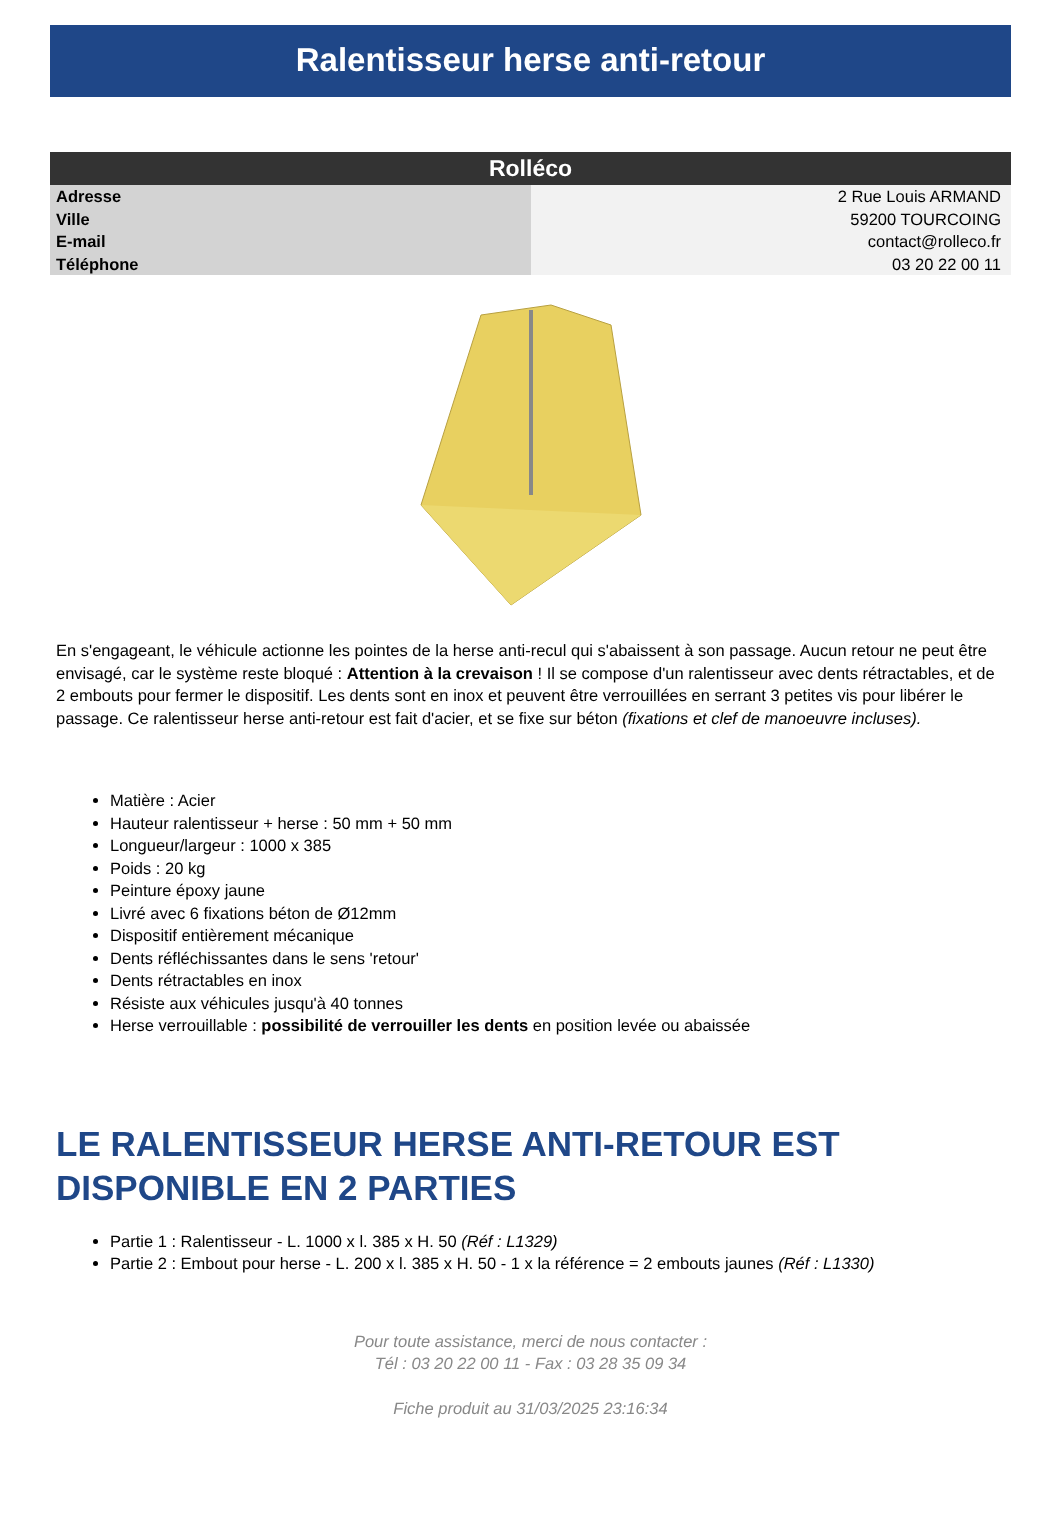Ralentisseur herse anti-retour
| Rolléco | |
| --- | --- |
| Adresse | 2 Rue Louis ARMAND |
| Ville | 59200 TOURCOING |
| E-mail | contact@rolleco.fr |
| Téléphone | 03 20 22 00 11 |
En s'engageant, le véhicule actionne les pointes de la herse anti-recul qui s'abaissent à son passage. Aucun retour ne peut être envisagé, car le système reste bloqué : Attention à la crevaison ! Il se compose d'un ralentisseur avec dents rétractables, et de 2 embouts pour fermer le dispositif. Les dents sont en inox et peuvent être verrouillées en serrant 3 petites vis pour libérer le passage. Ce ralentisseur herse anti-retour est fait d'acier, et se fixe sur béton (fixations et clef de manoeuvre incluses).
Matière : Acier
Hauteur ralentisseur + herse : 50 mm + 50 mm
Longueur/largeur : 1000 x 385
Poids : 20 kg
Peinture époxy jaune
Livré avec 6 fixations béton de Ø12mm
Dispositif entièrement mécanique
Dents réfléchissantes dans le sens 'retour'
Dents rétractables en inox
Résiste aux véhicules jusqu'à 40 tonnes
Herse verrouillable : possibilité de verrouiller les dents en position levée ou abaissée
LE RALENTISSEUR HERSE ANTI-RETOUR EST DISPONIBLE EN 2 PARTIES
Partie 1 : Ralentisseur - L. 1000 x l. 385 x H. 50 (Réf : L1329)
Partie 2 : Embout pour herse - L. 200 x l. 385 x H. 50 - 1 x la référence = 2 embouts jaunes (Réf : L1330)
Pour toute assistance, merci de nous contacter :
Tél : 03 20 22 00 11 - Fax : 03 28 35 09 34
Fiche produit au 31/03/2025 23:16:34